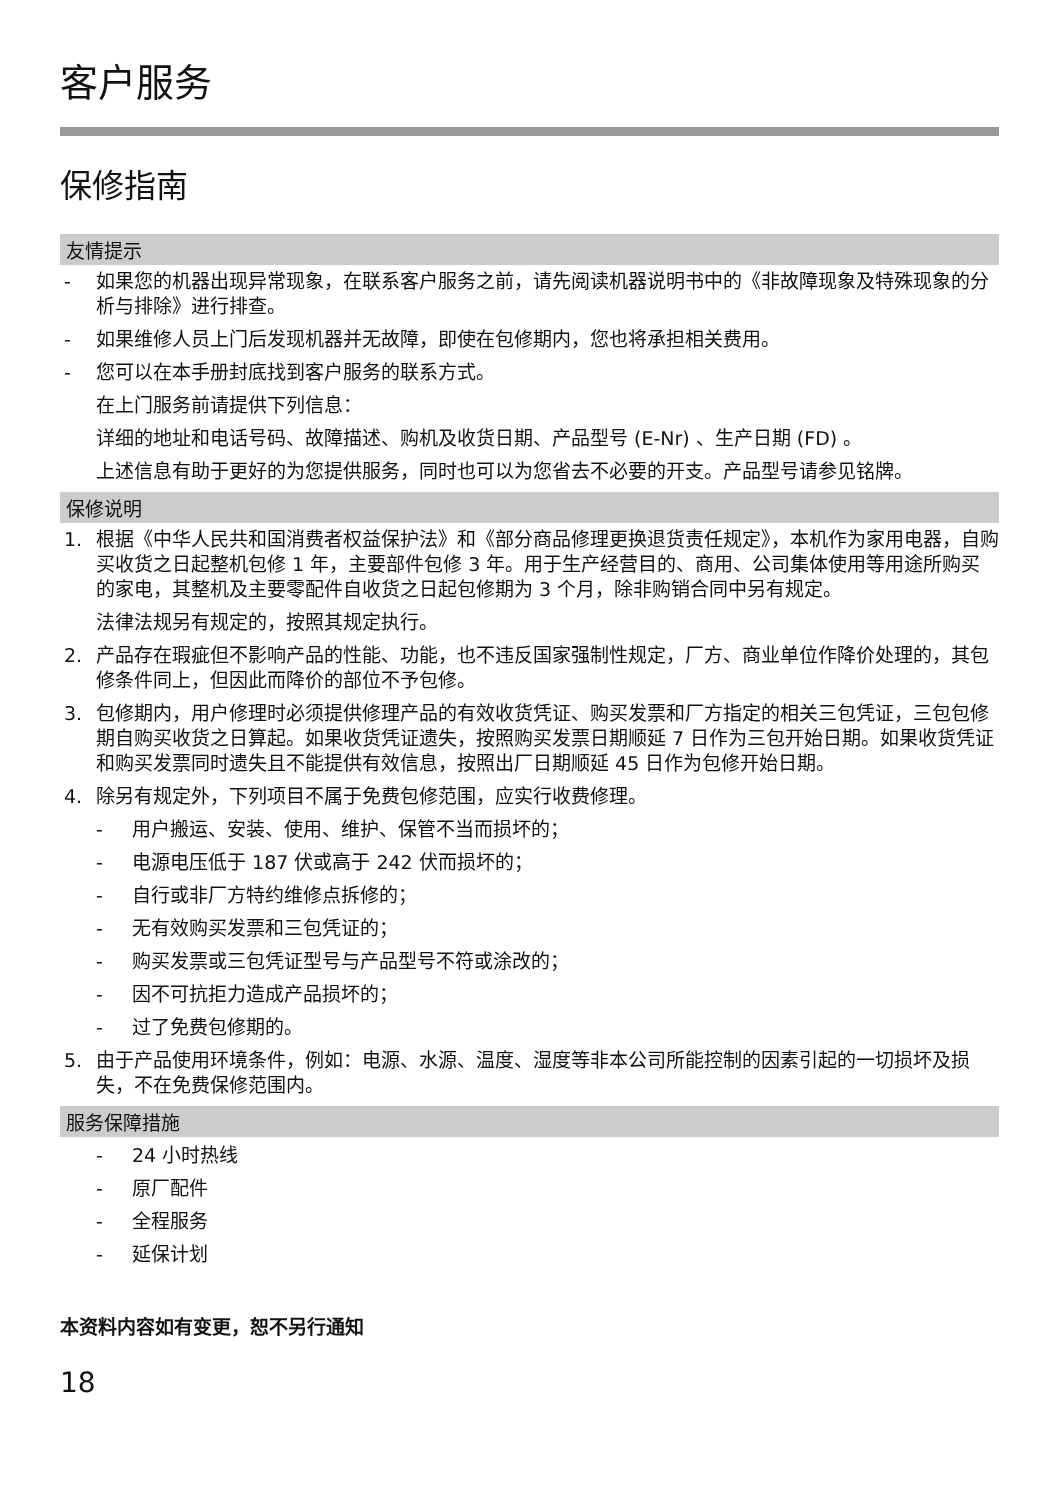客户服务
保修指南
友情提示
- 如果您的机器出现异常现象，在联系客户服务之前，请先阅读机器说明书中的《非故障现象及特殊现象的分析与排除》进行排查。
- 如果维修人员上门后发现机器并无故障，即使在包修期内，您也将承担相关费用。
- 您可以在本手册封底找到客户服务的联系方式。
在上门服务前请提供下列信息：
详细的地址和电话号码、故障描述、购机及收货日期、产品型号 (E-Nr) 、生产日期 (FD) 。
上述信息有助于更好的为您提供服务，同时也可以为您省去不必要的开支。产品型号请参见铭牌。
保修说明
1. 根据《中华人民共和国消费者权益保护法》和《部分商品修理更换退货责任规定》，本机作为家用电器，自购买收货之日起整机包修 1 年，主要部件包修 3 年。用于生产经营目的、商用、公司集体使用等用途所购买的家电，其整机及主要零配件自收货之日起包修期为 3 个月，除非购销合同中另有规定。
法律法规另有规定的，按照其规定执行。
2. 产品存在瑕疵但不影响产品的性能、功能，也不违反国家强制性规定，厂方、商业单位作降价处理的，其包修条件同上，但因此而降价的部位不予包修。
3. 包修期内，用户修理时必须提供修理产品的有效收货凭证、购买发票和厂方指定的相关三包凭证，三包包修期自购买收货之日算起。如果收货凭证遗失，按照购买发票日期顺延 7 日作为三包开始日期。如果收货凭证和购买发票同时遗失且不能提供有效信息，按照出厂日期顺延 45 日作为包修开始日期。
4. 除另有规定外，下列项目不属于免费包修范围，应实行收费修理。
- 用户搬运、安装、使用、维护、保管不当而损坏的；
- 电源电压低于 187 伏或高于 242 伏而损坏的；
- 自行或非厂方特约维修点拆修的；
- 无有效购买发票和三包凭证的；
- 购买发票或三包凭证型号与产品型号不符或涂改的；
- 因不可抗拒力造成产品损坏的；
- 过了免费包修期的。
5. 由于产品使用环境条件，例如：电源、水源、温度、湿度等非本公司所能控制的因素引起的一切损坏及损失，不在免费保修范围内。
服务保障措施
- 24 小时热线
- 原厂配件
- 全程服务
- 延保计划
本资料内容如有变更，恕不另行通知
18